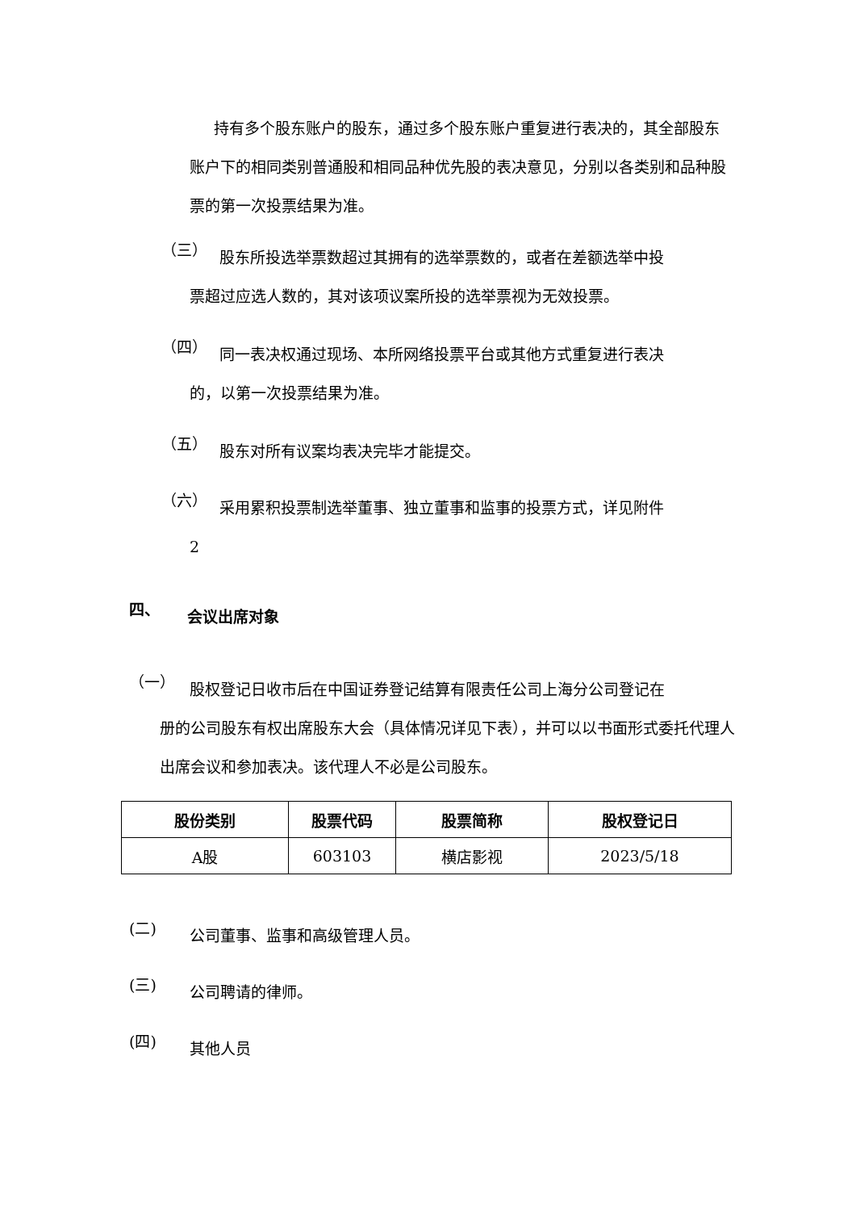持有多个股东账户的股东，通过多个股东账户重复进行表决的，其全部股东账户下的相同类别普通股和相同品种优先股的表决意见，分别以各类别和品种股票的第一次投票结果为准。
（三）
股东所投选举票数超过其拥有的选举票数的，或者在差额选举中投
票超过应选人数的，其对该项议案所投的选举票视为无效投票。
（四）
同一表决权通过现场、本所网络投票平台或其他方式重复进行表决
的，以第一次投票结果为准。
（五）
股东对所有议案均表决完毕才能提交。
（六）
采用累积投票制选举董事、独立董事和监事的投票方式，详见附件
2
四、
会议出席对象
（一）
股权登记日收市后在中国证券登记结算有限责任公司上海分公司登记在
册的公司股东有权出席股东大会（具体情况详见下表），并可以以书面形式委托代理人出席会议和参加表决。该代理人不必是公司股东。
| 股份类别 | 股票代码 | 股票简称 | 股权登记日 |
| --- | --- | --- | --- |
| A股 | 603103 | 横店影视 | 2023/5/18 |
(二)
公司董事、监事和高级管理人员。
(三)
公司聘请的律师。
(四)
其他人员